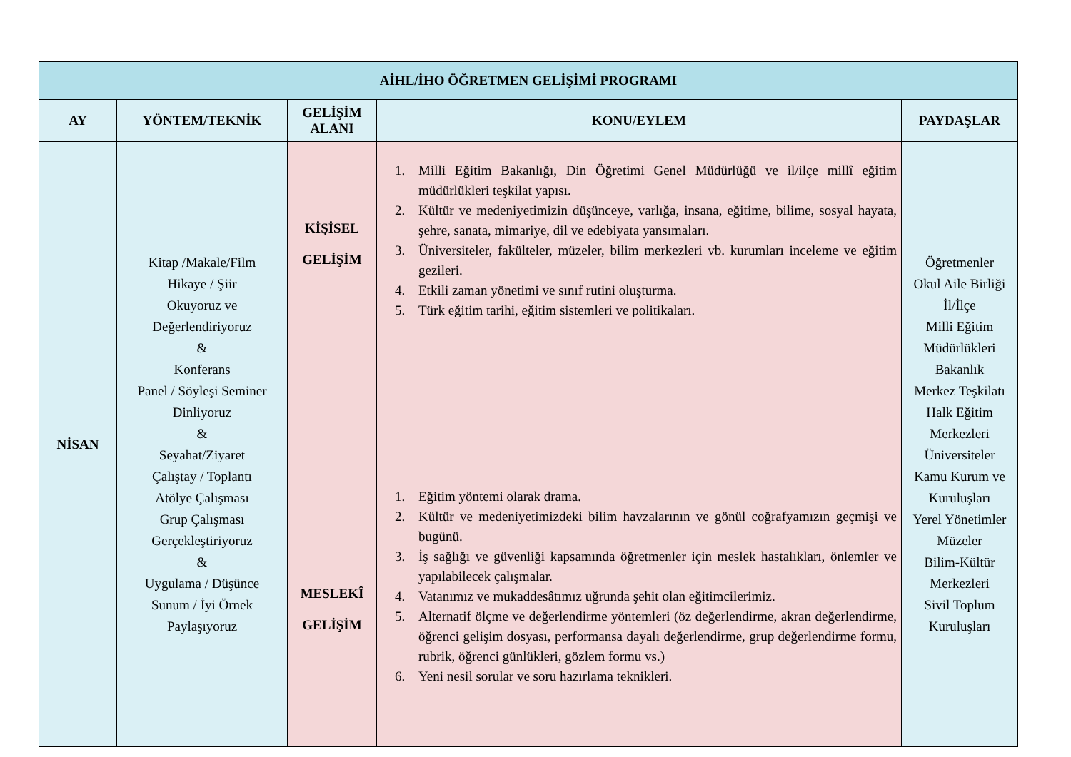| AİHL/İHO ÖĞRETMEN GELİŞİMİ PROGRAMI | | | | |
| AY | YÖNTEM/TEKNİK | GELİŞİM ALANI | KONU/EYLEM | PAYDAŞLAR |
| NİSAN | Kitap /Makale/Film Hikaye / Şiir Okuyoruz ve Değerlendiriyoruz & Konferans Panel / Söyleşi Seminer Dinliyoruz & Seyahat/Ziyaret Çalıştay / Toplantı Atölye Çalışması Grup Çalışması Gerçekleştiriyoruz & Uygulama / Düşünce Sunum / İyi Örnek Paylaşıyoruz | KİŞİSEL GELİŞİM | 1. Milli Eğitim Bakanlığı, Din Öğretimi Genel Müdürlüğü ve il/ilçe millî eğitim müdürlükleri teşkilat yapısı. 2. Kültür ve medeniyetimizin düşünceye, varlığa, insana, eğitime, bilime, sosyal hayata, şehre, sanata, mimariye, dil ve edebiyata yansımaları. 3. Üniversiteler, fakülteler, müzeler, bilim merkezleri vb. kurumları inceleme ve eğitim gezileri. 4. Etkili zaman yönetimi ve sınıf rutini oluşturma. 5. Türk eğitim tarihi, eğitim sistemleri ve politikaları. | Öğretmenler Okul Aile Birliği İl/İlçe Milli Eğitim Müdürlükleri Bakanlık Merkez Teşkilatı Halk Eğitim Merkezleri Üniversiteler Kamu Kurum ve Kuruluşları Yerel Yönetimler Müzeler Bilim-Kültür Merkezleri Sivil Toplum Kuruluşları |
| | | MESLEKÎ GELİŞİM | 1. Eğitim yöntemi olarak drama. 2. Kültür ve medeniyetimizdeki bilim havzalarının ve gönül coğrafyamızın geçmişi ve bugünü. 3. İş sağlığı ve güvenliği kapsamında öğretmenler için meslek hastalıkları, önlemler ve yapılabilecek çalışmalar. 4. Vatanımız ve mukaddesâtımız uğrunda şehit olan eğitimcilerimiz. 5. Alternatif ölçme ve değerlendirme yöntemleri (öz değerlendirme, akran değerlendirme, öğrenci gelişim dosyası, performansa dayalı değerlendirme, grup değerlendirme formu, rubrik, öğrenci günlükleri, gözlem formu vs.) 6. Yeni nesil sorular ve soru hazırlama teknikleri. | |